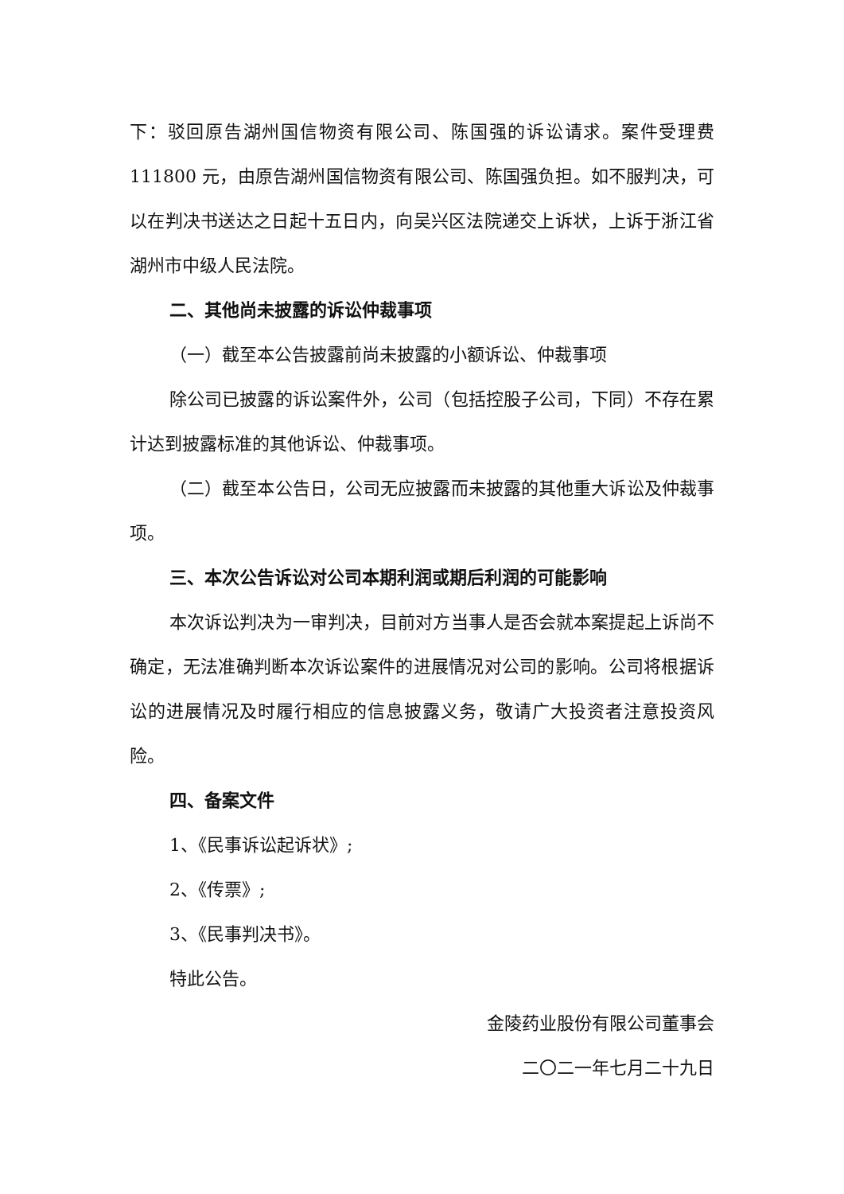下：驳回原告湖州国信物资有限公司、陈国强的诉讼请求。案件受理费 111800 元，由原告湖州国信物资有限公司、陈国强负担。如不服判决，可以在判决书送达之日起十五日内，向吴兴区法院递交上诉状，上诉于浙江省湖州市中级人民法院。
二、其他尚未披露的诉讼仲裁事项
（一）截至本公告披露前尚未披露的小额诉讼、仲裁事项
除公司已披露的诉讼案件外，公司（包括控股子公司，下同）不存在累计达到披露标准的其他诉讼、仲裁事项。
（二）截至本公告日，公司无应披露而未披露的其他重大诉讼及仲裁事项。
三、本次公告诉讼对公司本期利润或期后利润的可能影响
本次诉讼判决为一审判决，目前对方当事人是否会就本案提起上诉尚不确定，无法准确判断本次诉讼案件的进展情况对公司的影响。公司将根据诉讼的进展情况及时履行相应的信息披露义务，敬请广大投资者注意投资风险。
四、备案文件
1、《民事诉讼起诉状》;
2、《传票》;
3、《民事判决书》。
特此公告。
金陵药业股份有限公司董事会
二〇二一年七月二十九日